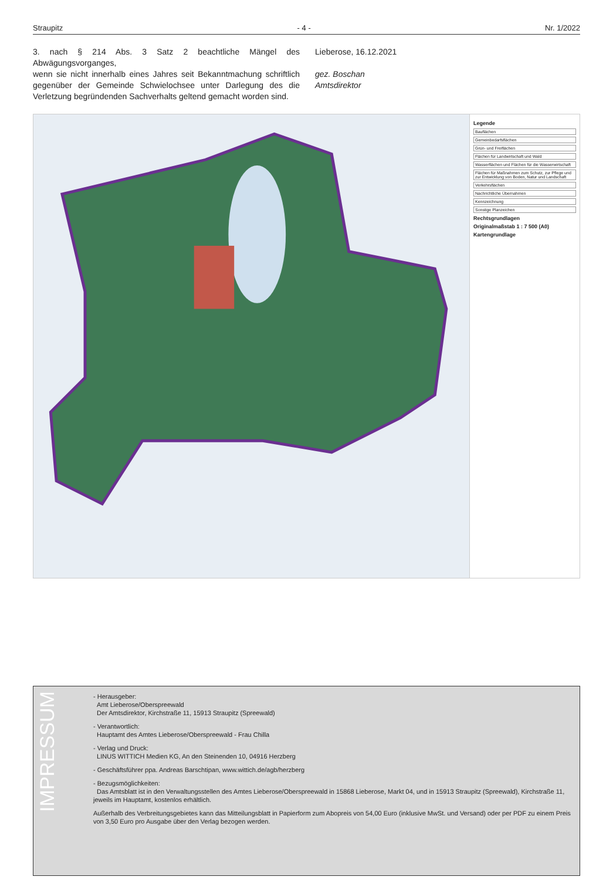Straupitz - 4 - Nr. 1/2022
3. nach § 214 Abs. 3 Satz 2 beachtliche Mängel des Abwägungsvorganges,
wenn sie nicht innerhalb eines Jahres seit Bekanntmachung schriftlich gegenüber der Gemeinde Schwielochsee unter Darlegung des die Verletzung begründenden Sachverhalts geltend gemacht worden sind.
Lieberose, 16.12.2021
gez. Boschan
Amtsdirektor
Legende
Bauflächen
Gemeinbedarfsflächen
Grün- und Freiflächen
Flächen für Landwirtschaft und Wald
Wasserflächen und Flächen für die Wasserwirtschaft
Flächen für Maßnahmen zum Schutz, zur Pflege und zur Entwicklung von Boden, Natur und Landschaft
Verkehrsflächen
Nachrichtliche Übernahmen
Kennzeichnung
Sonstige Planzeichen
Rechtsgrundlagen
Originalmaßstab 1 : 7 500 (A0)
Kartengrundlage
IMPRESSUM
- Herausgeber:
Amt Lieberose/Oberspreewald
Der Amtsdirektor, Kirchstraße 11, 15913 Straupitz (Spreewald)
- Verantwortlich:
Hauptamt des Amtes Lieberose/Oberspreewald - Frau Chilla
- Verlag und Druck:
LINUS WITTICH Medien KG, An den Steinenden 10, 04916 Herzberg
- Geschäftsführer ppa. Andreas Barschtipan, www.wittich.de/agb/herzberg
- Bezugsmöglichkeiten:
Das Amtsblatt ist in den Verwaltungsstellen des Amtes Lieberose/Oberspreewald in 15868 Lieberose, Markt 04, und in 15913 Straupitz (Spreewald), Kirchstraße 11, jeweils im Hauptamt, kostenlos erhältlich.
Außerhalb des Verbreitungsgebietes kann das Mitteilungsblatt in Papierform zum Abopreis von 54,00 Euro (inklusive MwSt. und Versand) oder per PDF zu einem Preis von 3,50 Euro pro Ausgabe über den Verlag bezogen werden.